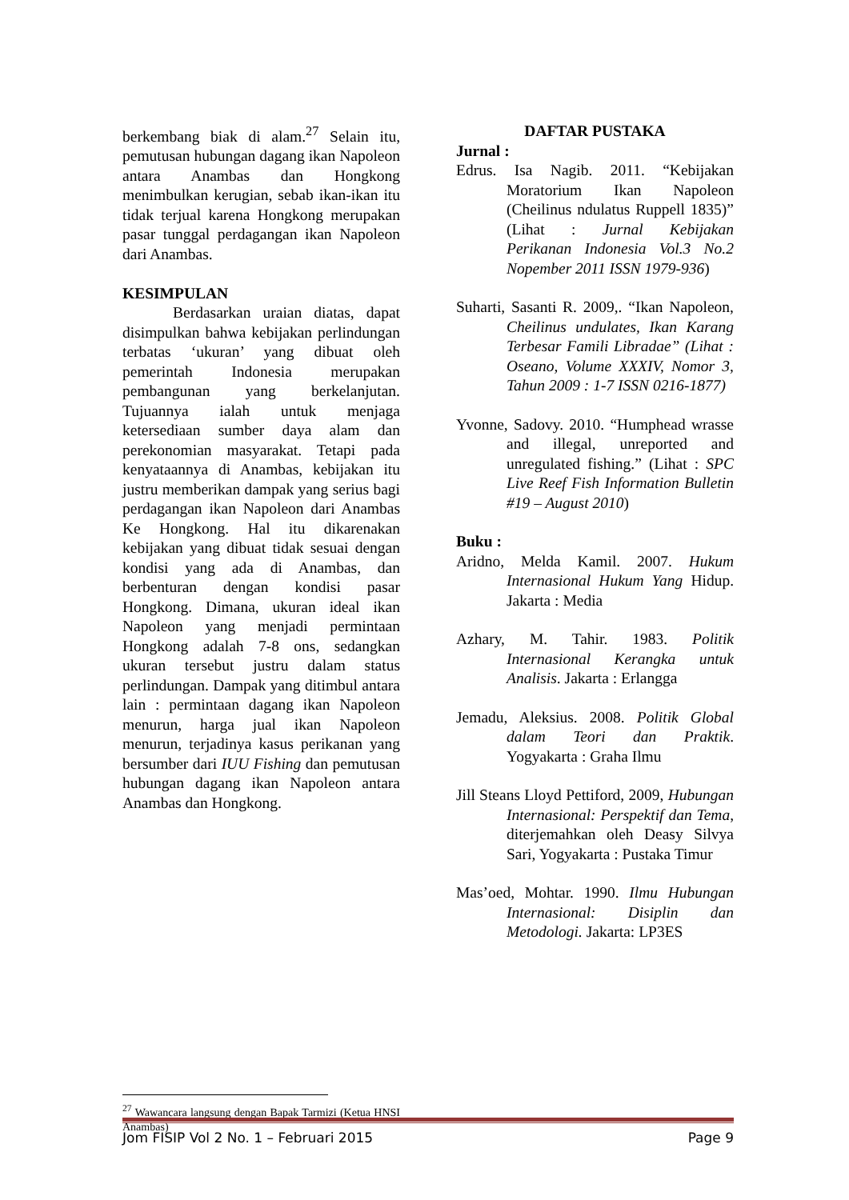berkembang biak di alam.<sup>27</sup> Selain itu, pemutusan hubungan dagang ikan Napoleon antara Anambas dan Hongkong menimbulkan kerugian, sebab ikan-ikan itu tidak terjual karena Hongkong merupakan pasar tunggal perdagangan ikan Napoleon dari Anambas.
KESIMPULAN
Berdasarkan uraian diatas, dapat disimpulkan bahwa kebijakan perlindungan terbatas ‘ukuran’ yang dibuat oleh pemerintah Indonesia merupakan pembangunan yang berkelanjutan. Tujuannya ialah untuk menjaga ketersediaan sumber daya alam dan perekonomian masyarakat. Tetapi pada kenyataannya di Anambas, kebijakan itu justru memberikan dampak yang serius bagi perdagangan ikan Napoleon dari Anambas Ke Hongkong. Hal itu dikarenakan kebijakan yang dibuat tidak sesuai dengan kondisi yang ada di Anambas, dan berbenturan dengan kondisi pasar Hongkong. Dimana, ukuran ideal ikan Napoleon yang menjadi permintaan Hongkong adalah 7-8 ons, sedangkan ukuran tersebut justru dalam status perlindungan. Dampak yang ditimbul antara lain : permintaan dagang ikan Napoleon menurun, harga jual ikan Napoleon menurun, terjadinya kasus perikanan yang bersumber dari IUU Fishing dan pemutusan hubungan dagang ikan Napoleon antara Anambas dan Hongkong.
<sup>27</sup> Wawancara langsung dengan Bapak Tarmizi (Ketua HNSI Anambas)
DAFTAR PUSTAKA
Jurnal :
Edrus. Isa Nagib. 2011. “Kebijakan Moratorium Ikan Napoleon (Cheilinus ndulatus Ruppell 1835)” (Lihat : Jurnal Kebijakan Perikanan Indonesia Vol.3 No.2 Nopember 2011 ISSN 1979-936)
Suharti, Sasanti R. 2009,. “Ikan Napoleon, Cheilinus undulates, Ikan Karang Terbesar Famili Libradae” (Lihat : Oseano, Volume XXXIV, Nomor 3, Tahun 2009 : 1-7 ISSN 0216-1877)
Yvonne, Sadovy. 2010. “Humphead wrasse and illegal, unreported and unregulated fishing.” (Lihat : SPC Live Reef Fish Information Bulletin #19 – August 2010)
Buku :
Aridno, Melda Kamil. 2007. Hukum Internasional Hukum Yang Hidup. Jakarta : Media
Azhary, M. Tahir. 1983. Politik Internasional Kerangka untuk Analisis. Jakarta : Erlangga
Jemadu, Aleksius. 2008. Politik Global dalam Teori dan Praktik. Yogyakarta : Graha Ilmu
Jill Steans Lloyd Pettiford, 2009, Hubungan Internasional: Perspektif dan Tema, diterjemahkan oleh Deasy Silvya Sari, Yogyakarta : Pustaka Timur
Mas’oed, Mohtar. 1990. Ilmu Hubungan Internasional: Disiplin dan Metodologi. Jakarta: LP3ES
Jom FISIP Vol 2 No. 1 – Februari 2015 Page 9